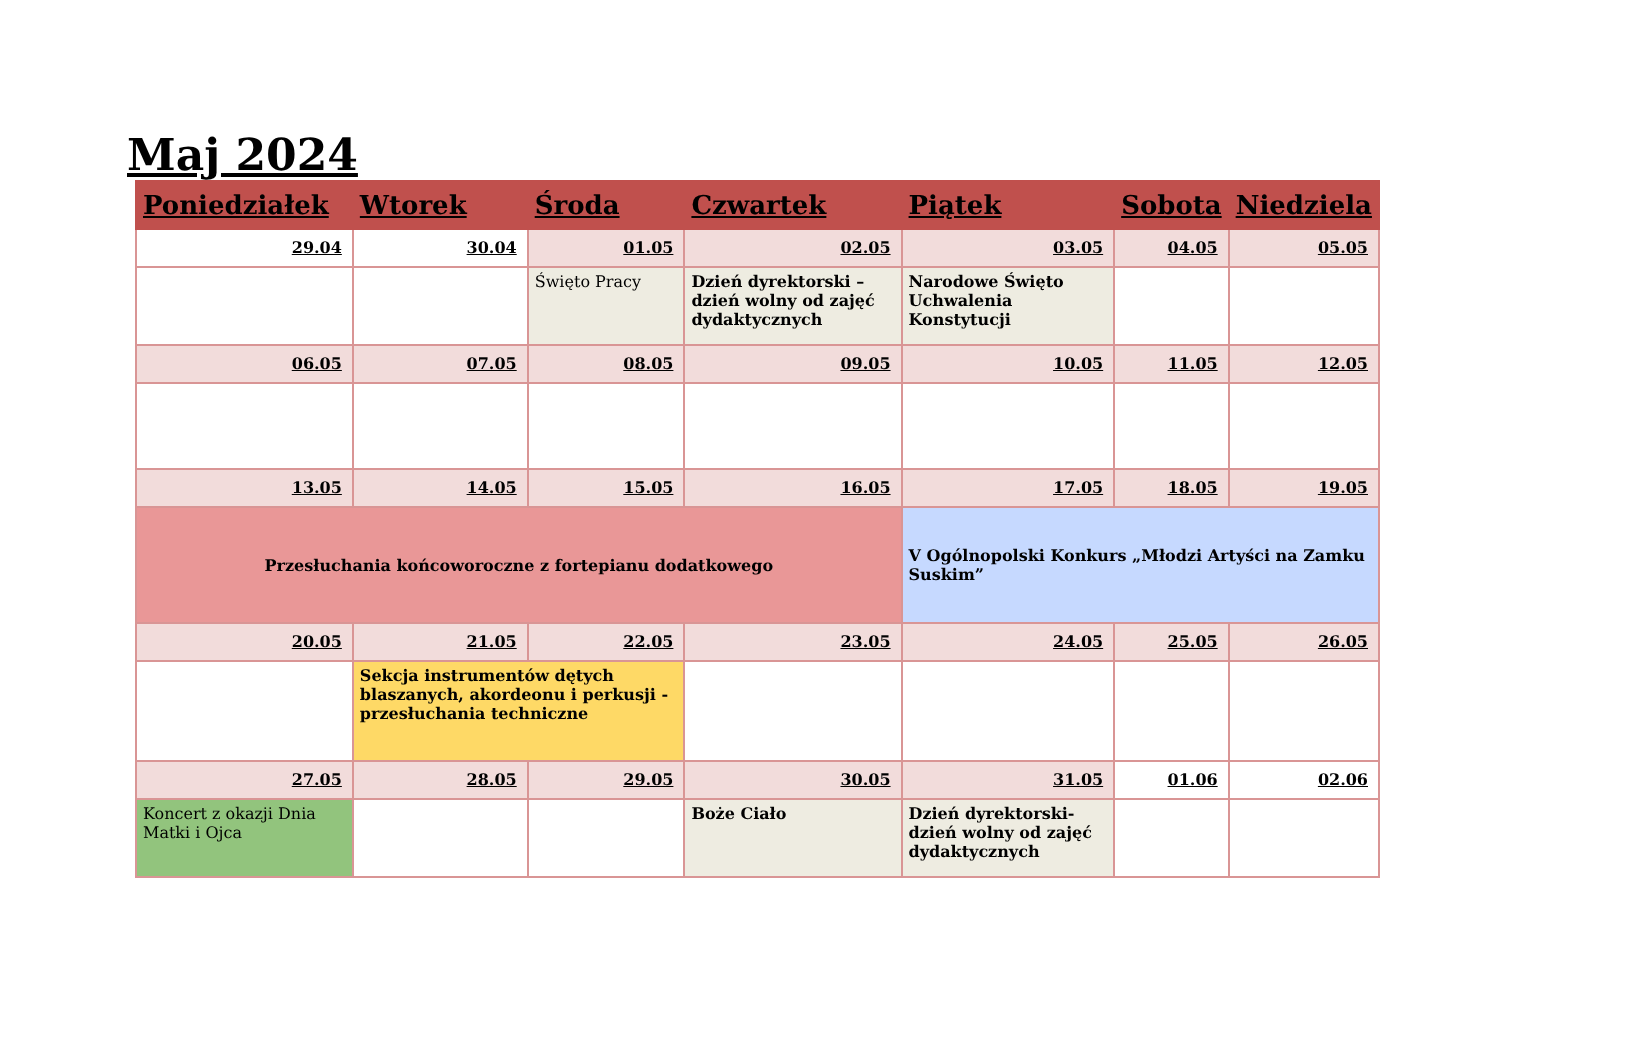Maj 2024
| Poniedziałek | Wtorek | Środa | Czwartek | Piątek | Sobota | Niedziela |
| --- | --- | --- | --- | --- | --- | --- |
| 29.04 | 30.04 | 01.05 | 02.05 | 03.05 | 04.05 | 05.05 |
| | | Święto Pracy | Dzień dyrektorski – dzień wolny od zajęć dydaktycznych | Narodowe Święto Uchwalenia Konstytucji | | |
| 06.05 | 07.05 | 08.05 | 09.05 | 10.05 | 11.05 | 12.05 |
| 13.05 | 14.05 | 15.05 | 16.05 | 17.05 | 18.05 | 19.05 |
| Przesłuchania końcoworoczne z fortepianu dodatkowego | | | | V Ogólnopolski Konkurs „Młodzi Artyści na Zamku Suskim” | | |
| 20.05 | 21.05 | 22.05 | 23.05 | 24.05 | 25.05 | 26.05 |
| | Sekcja instrumentów dętych blaszanych, akordeonu i perkusji - przesłuchania techniczne | | | | | |
| 27.05 | 28.05 | 29.05 | 30.05 | 31.05 | 01.06 | 02.06 |
| Koncert z okazji Dnia Matki i Ojca | | | Boże Ciało | Dzień dyrektorski- dzień wolny od zajęć dydaktycznych | | |